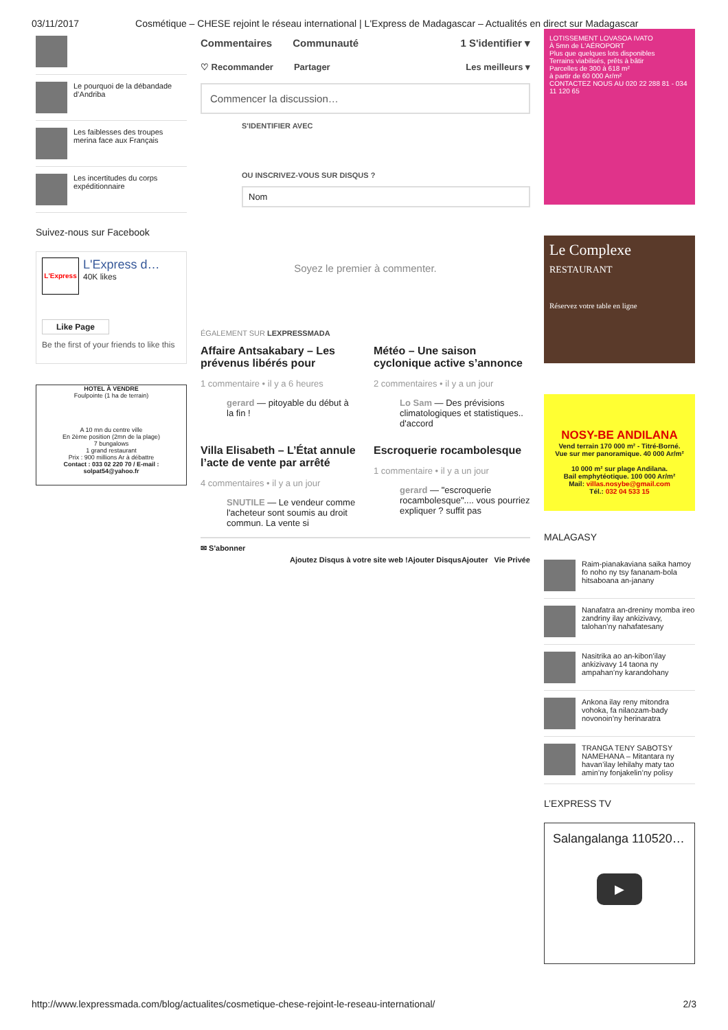03/11/2017 Cosmétique – CHESE rejoint le réseau international | L'Express de Madagascar – Actualités en direct sur Madagascar
Le pourquoi de la débandade d’Andriba
Les faiblesses des troupes merina face aux Français
Les incertitudes du corps expéditionnaire
Suivez-nous sur Facebook
L'Express
L'Express d…
40K likes
Like Page
Be the first of your friends to like this
HOTEL À VENDRE
Foulpointe (1 ha de terrain)
A 10 mn du centre ville
En 2ème position (2mn de la plage)
7 bungalows
1 grand restaurant
Prix : 900 millions Ar à débattre
Contact : 033 02 220 70 / E-mail : solpat54@yahoo.fr
Commentaires Communauté 1 S'identifier ▾
♡ Recommander Partager Les meilleurs ▾
Commencer la discussion…
S'IDENTIFIER AVEC
OU INSCRIVEZ-VOUS SUR DISQUS ?
Nom
Soyez le premier à commenter.
ÉGALEMENT SUR LEXPRESSMADA
Affaire Antsakabary – Les prévenus libérés pour
1 commentaire • il y a 6 heures
gerard — pitoyable du début à la fin !
Météo – Une saison cyclonique active s’annonce
2 commentaires • il y a un jour
Lo Sam — Des prévisions climatologiques et statistiques.. d'accord
Villa Elisabeth – L’État annule l’acte de vente par arrêté
4 commentaires • il y a un jour
SNUTILE — Le vendeur comme l'acheteur sont soumis au droit commun. La vente si
Escroquerie rocambolesque
1 commentaire • il y a un jour
gerard — "escroquerie rocambolesque".... vous pourriez expliquer ? suffit pas
✉ S'abonner
Ajoutez Disqus à votre site web !Ajouter DisqusAjouter Vie Privée
LOTISSEMENT LOVASOA IVATO
À 5mn de L'AÉROPORT
Plus que quelques lots disponibles
Terrains viabilisés, prêts à bâtir
Parcelles de 300 à 618 m²
à partir de 60 000 Ar/m²
CONTACTEZ NOUS AU 020 22 288 81 - 034 11 120 65
Le Complexe
RESTAURANT
Réservez votre table en ligne
NOSY-BE ANDILANA
Vend terrain 170 000 m² - Titré-Borné.
Vue sur mer panoramique. 40 000 Ar/m²
10 000 m² sur plage Andilana.
Bail emphytéotique. 100 000 Ar/m²
Mail: villas.nosybe@gmail.com
Tél.: 032 04 533 15
MALAGASY
Raim-pianakaviana saika hamoy fo noho ny tsy fananam-bola hitsaboana an-janany
Nanafatra an-dreniny momba ireo zandriny ilay ankizivavy, talohan’ny nahafatesany
Nasitrika ao an-kibon’ilay ankizivavy 14 taona ny ampahan’ny karandohany
Ankona ilay reny mitondra vohoka, fa nilaozam-bady novonoin’ny herinaratra
TRANGA TENY SABOTSY NAMEHANA – Mitantara ny havan’ilay lehilahy maty tao amin’ny fonjakelin’ny polisy
L’EXPRESS TV
Salangalanga 110520…
▶
http://www.lexpressmada.com/blog/actualites/cosmetique-chese-rejoint-le-reseau-international/ 2/3